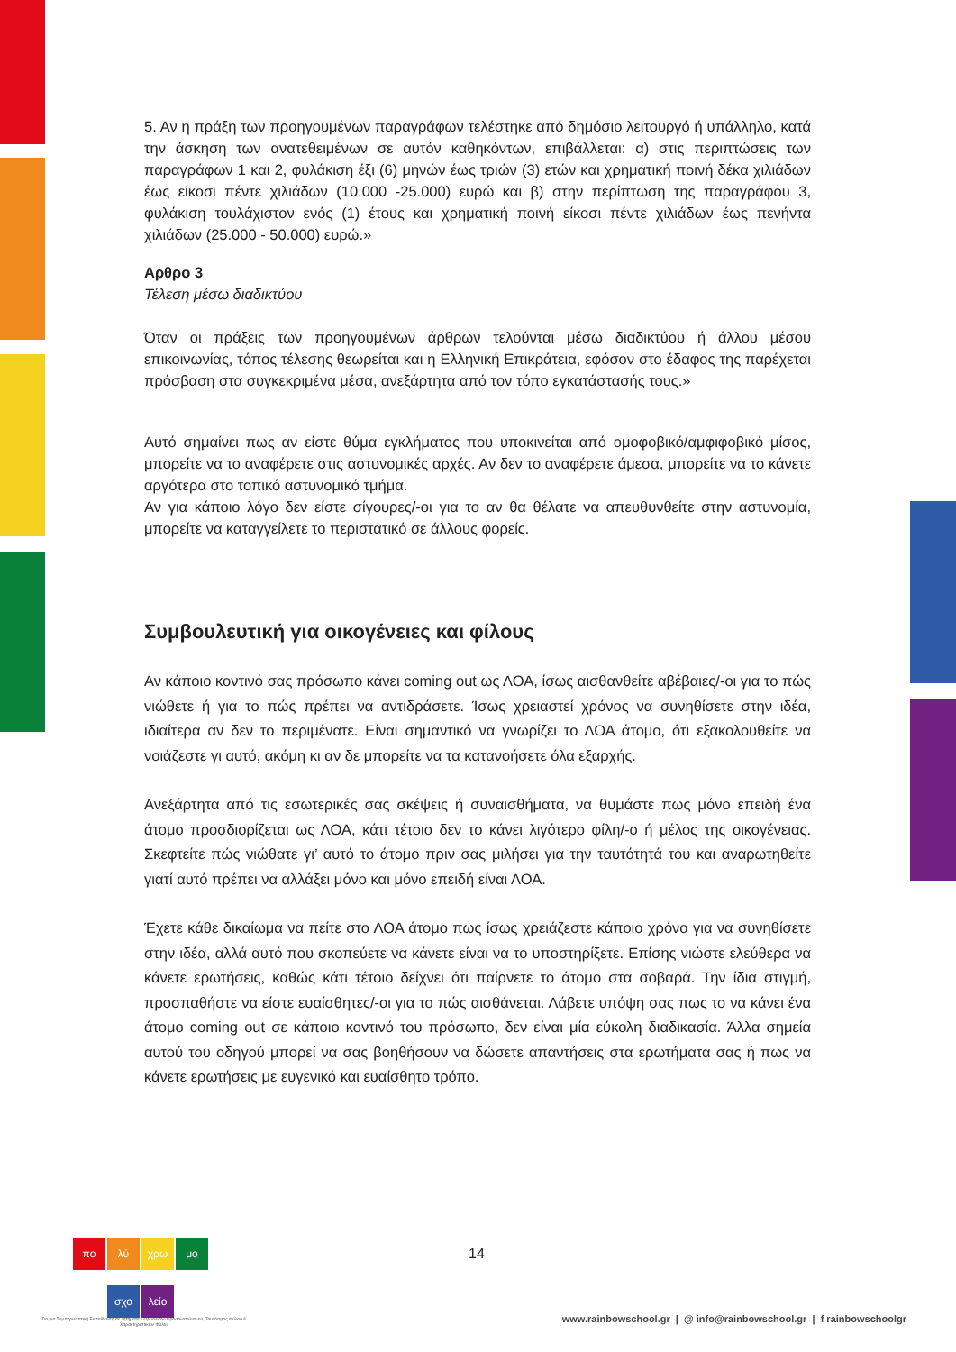5. Αν η πράξη των προηγουμένων παραγράφων τελέστηκε από δημόσιο λειτουργό ή υπάλληλο, κατά την άσκηση των ανατεθειμένων σε αυτόν καθηκόντων, επιβάλλεται: α) στις περιπτώσεις των παραγράφων 1 και 2, φυλάκιση έξι (6) μηνών έως τριών (3) ετών και χρηματική ποινή δέκα χιλιάδων έως είκοσι πέντε χιλιάδων (10.000 -25.000) ευρώ και β) στην περίπτωση της παραγράφου 3, φυλάκιση τουλάχιστον ενός (1) έτους και χρηματική ποινή είκοσι πέντε χιλιάδων έως πενήντα χιλιάδων (25.000 - 50.000) ευρώ.»
Αρθρο 3
Τέλεση μέσω διαδικτύου
Όταν οι πράξεις των προηγουμένων άρθρων τελούνται μέσω διαδικτύου ή άλλου μέσου επικοινωνίας, τόπος τέλεσης θεωρείται και η Ελληνική Επικράτεια, εφόσον στο έδαφος της παρέχεται πρόσβαση στα συγκεκριμένα μέσα, ανεξάρτητα από τον τόπο εγκατάστασής τους.»
Αυτό σημαίνει πως αν είστε θύμα εγκλήματος που υποκινείται από ομοφοβικό/αμφιφοβικό μίσος, μπορείτε να το αναφέρετε στις αστυνομικές αρχές. Αν δεν το αναφέρετε άμεσα, μπορείτε να το κάνετε αργότερα στο τοπικό αστυνομικό τμήμα.
Αν για κάποιο λόγο δεν είστε σίγουρες/-οι για το αν θα θέλατε να απευθυνθείτε στην αστυνομία, μπορείτε να καταγγείλετε το περιστατικό σε άλλους φορείς.
Συμβουλευτική για οικογένειες και φίλους
Αν κάποιο κοντινό σας πρόσωπο κάνει coming out ως ΛΟΑ, ίσως αισθανθείτε αβέβαιες/-οι για το πώς νιώθετε ή για το πώς πρέπει να αντιδράσετε. Ίσως χρειαστεί χρόνος να συνηθίσετε στην ιδέα, ιδιαίτερα αν δεν το περιμένατε. Είναι σημαντικό να γνωρίζει το ΛΟΑ άτομο, ότι εξακολουθείτε να νοιάζεστε γι αυτό, ακόμη κι αν δε μπορείτε να τα κατανοήσετε όλα εξαρχής.
Ανεξάρτητα από τις εσωτερικές σας σκέψεις ή συναισθήματα, να θυμάστε πως μόνο επειδή ένα άτομο προσδιορίζεται ως ΛΟΑ, κάτι τέτοιο δεν το κάνει λιγότερο φίλη/-ο ή μέλος της οικογένειας. Σκεφτείτε πώς νιώθατε γι’ αυτό το άτομο πριν σας μιλήσει για την ταυτότητά του και αναρωτηθείτε γιατί αυτό πρέπει να αλλάξει μόνο και μόνο επειδή είναι ΛΟΑ.
Έχετε κάθε δικαίωμα να πείτε στο ΛΟΑ άτομο πως ίσως χρειάζεστε κάποιο χρόνο για να συνηθίσετε στην ιδέα, αλλά αυτό που σκοπεύετε να κάνετε είναι να το υποστηρίξετε. Επίσης νιώστε ελεύθερα να κάνετε ερωτήσεις, καθώς κάτι τέτοιο δείχνει ότι παίρνετε το άτομο στα σοβαρά. Την ίδια στιγμή, προσπαθήστε να είστε ευαίσθητες/-οι για το πώς αισθάνεται. Λάβετε υπόψη σας πως το να κάνει ένα άτομο coming out σε κάποιο κοντινό του πρόσωπο, δεν είναι μία εύκολη διαδικασία. Άλλα σημεία αυτού του οδηγού μπορεί να σας βοηθήσουν να δώσετε απαντήσεις στα ερωτήματα σας ή πως να κάνετε ερωτήσεις με ευγενικό και ευαίσθητο τρόπο.
πο λύ χρω μο
σχο λείο
14
Για μια Συμπεριληπτική Εκπαίδευση σε ζητήματα Σεξουαλικού Προσανατολισμού, Ταυτότητας Φύλου & Χαρακτηριστικών Φύλου
www.rainbowschool.gr | @ info@rainbowschool.gr | f rainbowschoolgr